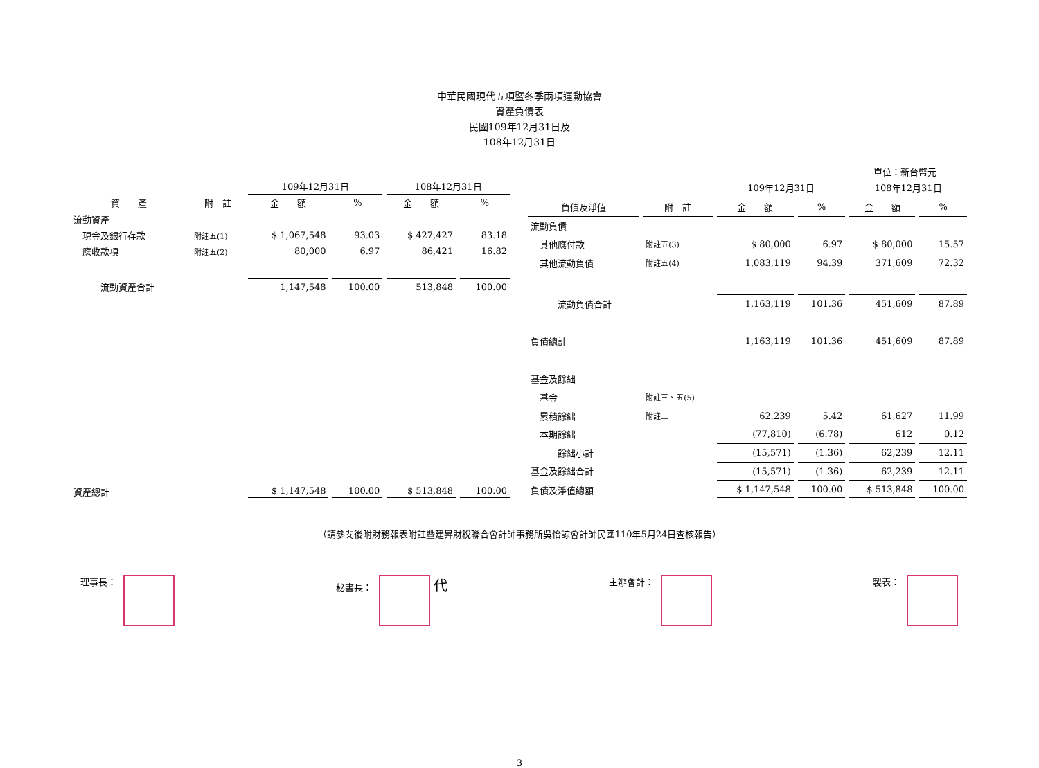中華民國現代五項暨冬季兩項運動協會
資產負債表
民國109年12月31日及
108年12月31日
單位：新台幣元
| | | 109年12月31日 | | 108年12月31日 | |
| --- | --- | --- | --- | --- | --- |
| 資 產 | 附 註 | 金 額 | % | 金 額 | % |
| 流動資產 | | | | | |
| 現金及銀行存款 | 附註五(1) | $ 1,067,548 | 93.03 | $ 427,427 | 83.18 |
| 應收款項 | 附註五(2) | 80,000 | 6.97 | 86,421 | 16.82 |
| 流動資產合計 | | 1,147,548 | 100.00 | 513,848 | 100.00 |
| 資產總計 | | $ 1,147,548 | 100.00 | $ 513,848 | 100.00 |
| | | 109年12月31日 | | 108年12月31日 | |
| --- | --- | --- | --- | --- | --- |
| 負債及淨值 | 附 註 | 金 額 | % | 金 額 | % |
| 流動負債 | | | | | |
| 其他應付款 | 附註五(3) | $ 80,000 | 6.97 | $ 80,000 | 15.57 |
| 其他流動負債 | 附註五(4) | 1,083,119 | 94.39 | 371,609 | 72.32 |
| 流動負債合計 | | 1,163,119 | 101.36 | 451,609 | 87.89 |
| 負債總計 | | 1,163,119 | 101.36 | 451,609 | 87.89 |
| 基金及餘絀 | | | | | |
| 基金 | 附註三、五(5) | - | - | - | - |
| 累積餘絀 | 附註三 | 62,239 | 5.42 | 61,627 | 11.99 |
| 本期餘絀 | | (77,810) | (6.78) | 612 | 0.12 |
| 餘絀小計 | | (15,571) | (1.36) | 62,239 | 12.11 |
| 基金及餘絀合計 | | (15,571) | (1.36) | 62,239 | 12.11 |
| 負債及淨值總額 | | $ 1,147,548 | 100.00 | $ 513,848 | 100.00 |
（請參閱後附財務報表附註暨建昇財稅聯合會計師事務所吳怡諒會計師民國110年5月24日查核報告）
理事長： 秘書長： 代
主辦會計： 製表：
3